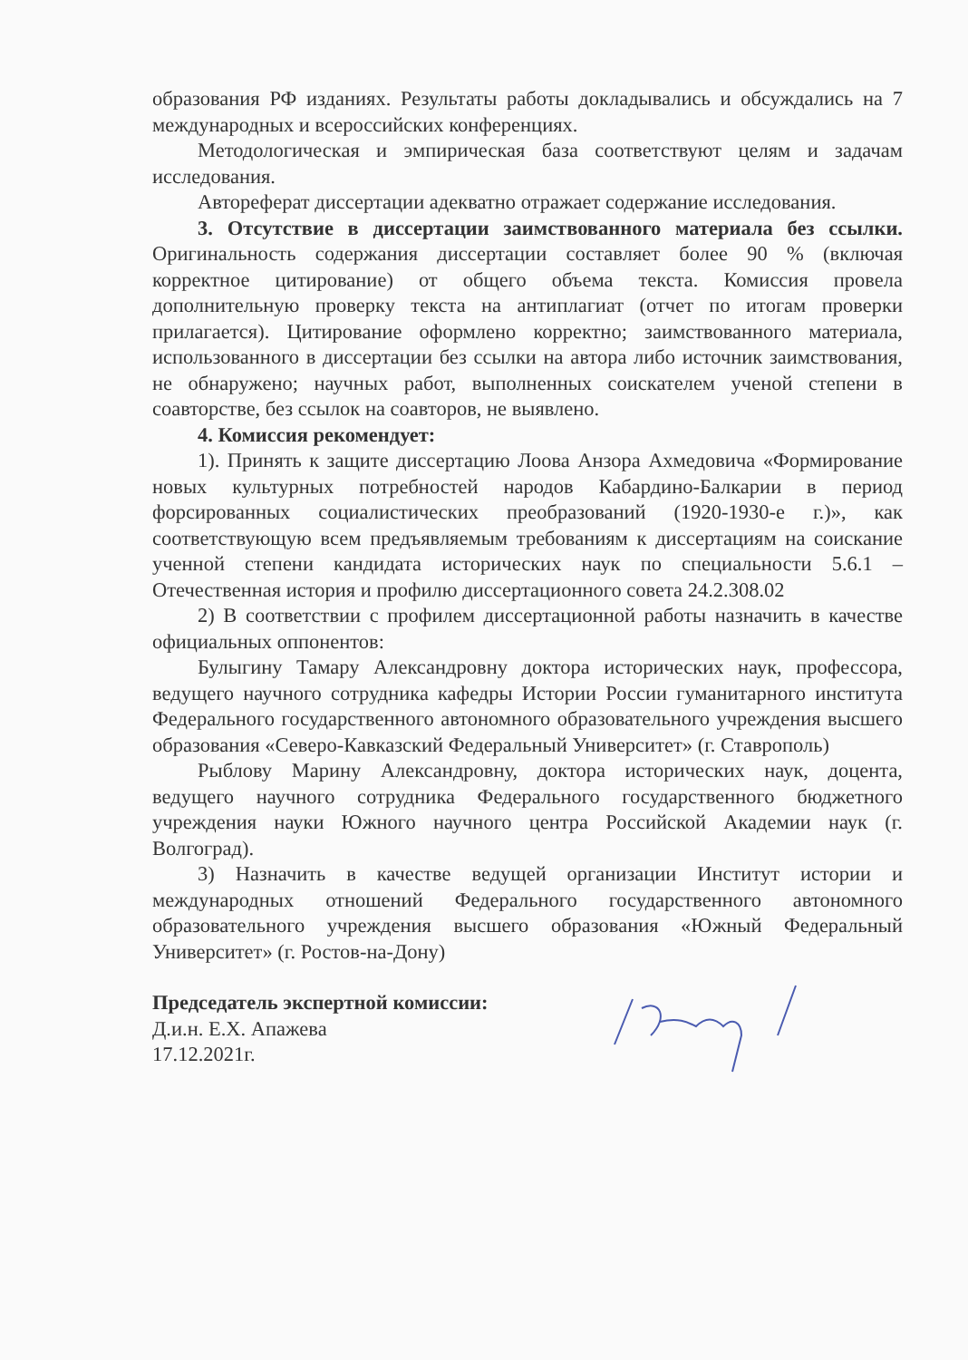образования РФ изданиях. Результаты работы докладывались и обсуждались на 7 международных и всероссийских конференциях.
Методологическая и эмпирическая база соответствуют целям и задачам исследования.
Автореферат диссертации адекватно отражает содержание исследования.
3. Отсутствие в диссертации заимствованного материала без ссылки. Оригинальность содержания диссертации составляет более 90 % (включая корректное цитирование) от общего объема текста. Комиссия провела дополнительную проверку текста на антиплагиат (отчет по итогам проверки прилагается). Цитирование оформлено корректно; заимствованного материала, использованного в диссертации без ссылки на автора либо источник заимствования, не обнаружено; научных работ, выполненных соискателем ученой степени в соавторстве, без ссылок на соавторов, не выявлено.
4. Комиссия рекомендует:
1). Принять к защите диссертацию Лоова Анзора Ахмедовича «Формирование новых культурных потребностей народов Кабардино-Балкарии в период форсированных социалистических преобразований (1920-1930-е г.)», как соответствующую всем предъявляемым требованиям к диссертациям на соискание ученной степени кандидата исторических наук по специальности 5.6.1 –Отечественная история и профилю диссертационного совета 24.2.308.02
2) В соответствии с профилем диссертационной работы назначить в качестве официальных оппонентов:
Булыгину Тамару Александровну доктора исторических наук, профессора, ведущего научного сотрудника кафедры Истории России гуманитарного института Федерального государственного автономного образовательного учреждения высшего образования «Северо-Кавказский Федеральный Университет» (г. Ставрополь)
Рыблову Марину Александровну, доктора исторических наук, доцента, ведущего научного сотрудника Федерального государственного бюджетного учреждения науки Южного научного центра Российской Академии наук (г. Волгоград).
3) Назначить в качестве ведущей организации Институт истории и международных отношений Федерального государственного автономного образовательного учреждения высшего образования «Южный Федеральный Университет» (г. Ростов-на-Дону)
Председатель экспертной комиссии:
Д.и.н. Е.Х. Апажева
17.12.2021г.